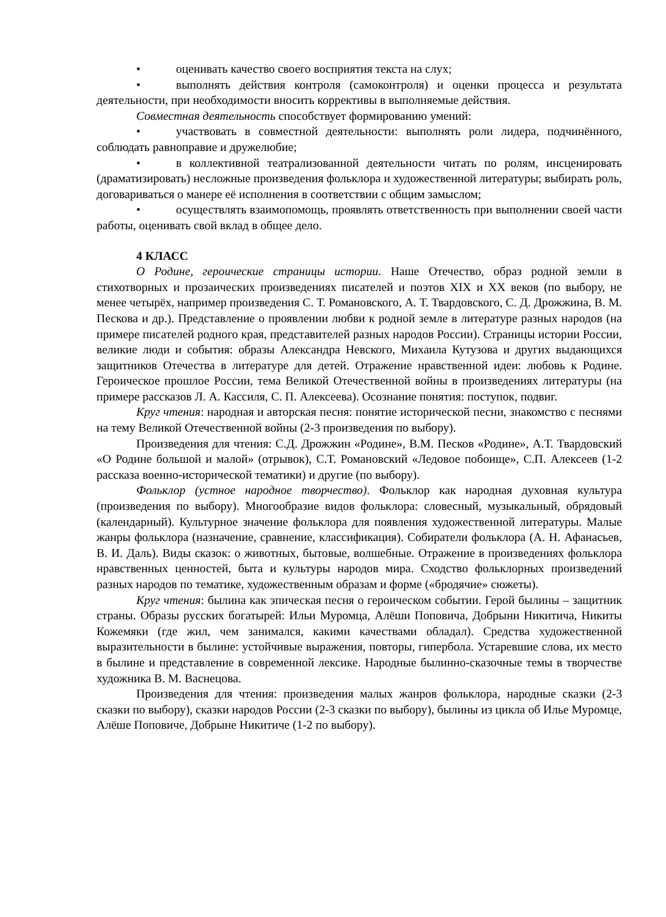• оценивать качество своего восприятия текста на слух;
• выполнять действия контроля (самоконтроля) и оценки процесса и результата деятельности, при необходимости вносить коррективы в выполняемые действия.
Совместная деятельность способствует формированию умений:
• участвовать в совместной деятельности: выполнять роли лидера, подчинённого, соблюдать равноправие и дружелюбие;
• в коллективной театрализованной деятельности читать по ролям, инсценировать (драматизировать) несложные произведения фольклора и художественной литературы; выбирать роль, договариваться о манере её исполнения в соответствии с общим замыслом;
• осуществлять взаимопомощь, проявлять ответственность при выполнении своей части работы, оценивать свой вклад в общее дело.
4 КЛАСС
О Родине, героические страницы истории. Наше Отечество, образ родной земли в стихотворных и прозаических произведениях писателей и поэтов XIX и XX веков (по выбору, не менее четырёх, например произведения С. Т. Романовского, А. Т. Твардовского, С. Д. Дрожжина, В. М. Пескова и др.). Представление о проявлении любви к родной земле в литературе разных народов (на примере писателей родного края, представителей разных народов России). Страницы истории России, великие люди и события: образы Александра Невского, Михаила Кутузова и других выдающихся защитников Отечества в литературе для детей. Отражение нравственной идеи: любовь к Родине. Героическое прошлое России, тема Великой Отечественной войны в произведениях литературы (на примере рассказов Л. А. Кассиля, С. П. Алексеева). Осознание понятия: поступок, подвиг.
Круг чтения: народная и авторская песня: понятие исторической песни, знакомство с песнями на тему Великой Отечественной войны (2-3 произведения по выбору).
Произведения для чтения: С.Д. Дрожжин «Родине», В.М. Песков «Родине», А.Т. Твардовский «О Родине большой и малой» (отрывок), С.Т. Романовский «Ледовое побоище», С.П. Алексеев (1-2 рассказа военно-исторической тематики) и другие (по выбору).
Фольклор (устное народное творчество). Фольклор как народная духовная культура (произведения по выбору). Многообразие видов фольклора: словесный, музыкальный, обрядовый (календарный). Культурное значение фольклора для появления художественной литературы. Малые жанры фольклора (назначение, сравнение, классификация). Собиратели фольклора (А. Н. Афанасьев, В. И. Даль). Виды сказок: о животных, бытовые, волшебные. Отражение в произведениях фольклора нравственных ценностей, быта и культуры народов мира. Сходство фольклорных произведений разных народов по тематике, художественным образам и форме («бродячие» сюжеты).
Круг чтения: былина как эпическая песня о героическом событии. Герой былины – защитник страны. Образы русских богатырей: Ильи Муромца, Алёши Поповича, Добрыни Никитича, Никиты Кожемяки (где жил, чем занимался, какими качествами обладал). Средства художественной выразительности в былине: устойчивые выражения, повторы, гипербола. Устаревшие слова, их место в былине и представление в современной лексике. Народные былинно-сказочные темы в творчестве художника В. М. Васнецова.
Произведения для чтения: произведения малых жанров фольклора, народные сказки (2-3 сказки по выбору), сказки народов России (2-3 сказки по выбору), былины из цикла об Илье Муромце, Алёше Поповиче, Добрыне Никитиче (1-2 по выбору).